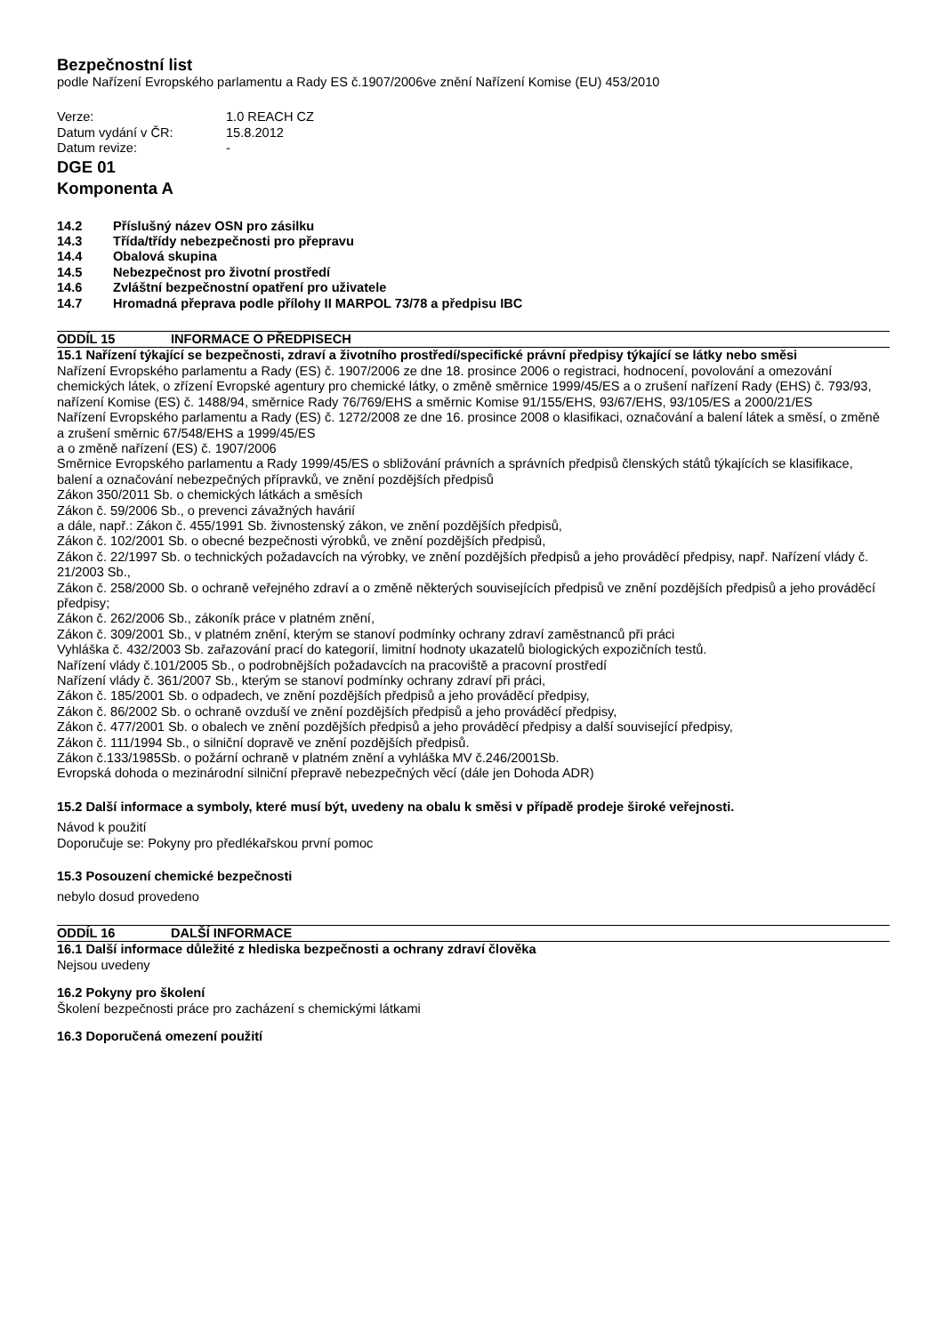Bezpečnostní list
podle Nařízení Evropského parlamentu a Rady ES č.1907/2006ve znění Nařízení Komise (EU) 453/2010
Verze: 1.0 REACH CZ
Datum vydání v ČR: 15.8.2012
Datum revize: -
DGE 01
Komponenta A
14.2 Příslušný název OSN pro zásilku
14.3 Třída/třídy nebezpečnosti pro přepravu
14.4 Obalová skupina
14.5 Nebezpečnost pro životní prostředí
14.6 Zvláštní bezpečnostní opatření pro uživatele
14.7 Hromadná přeprava podle přílohy II MARPOL 73/78 a předpisu IBC
ODDÍL 15 INFORMACE O PŘEDPISECH
15.1 Nařízení týkající se bezpečnosti, zdraví a životního prostředí/specifické právní předpisy týkající se látky nebo směsi
Nařízení Evropského parlamentu a Rady (ES) č. 1907/2006 ze dne 18. prosince 2006 o registraci, hodnocení, povolování a omezování chemických látek, o zřízení Evropské agentury pro chemické látky, o změně směrnice 1999/45/ES a o zrušení nařízení Rady (EHS) č. 793/93, nařízení Komise (ES) č. 1488/94, směrnice Rady 76/769/EHS a směrnic Komise 91/155/EHS, 93/67/EHS, 93/105/ES a 2000/21/ES
Nařízení Evropského parlamentu a Rady (ES) č. 1272/2008 ze dne 16. prosince 2008 o klasifikaci, označování a balení látek a směsí, o změně a zrušení směrnic 67/548/EHS a 1999/45/ES
a o změně nařízení (ES) č. 1907/2006
Směrnice Evropského parlamentu a Rady 1999/45/ES o sbližování právních a správních předpisů členských států týkajících se klasifikace, balení a označování nebezpečných přípravků, ve znění pozdějších předpisů
Zákon 350/2011 Sb. o chemických látkách a směsích
Zákon č. 59/2006 Sb., o prevenci závažných havárií
a dále, např.: Zákon č. 455/1991 Sb. živnostenský zákon, ve znění pozdějších předpisů,
Zákon č. 102/2001 Sb. o obecné bezpečnosti výrobků, ve znění pozdějších předpisů,
Zákon č. 22/1997 Sb. o technických požadavcích na výrobky, ve znění pozdějších předpisů a jeho prováděcí předpisy, např. Nařízení vlády č. 21/2003 Sb.,
Zákon č. 258/2000 Sb. o ochraně veřejného zdraví a o změně některých souvisejících předpisů ve znění pozdějších předpisů a jeho prováděcí předpisy;
Zákon č. 262/2006 Sb., zákoník práce v platném znění,
Zákon č. 309/2001 Sb., v platném znění, kterým se stanoví podmínky ochrany zdraví zaměstnanců při práci
Vyhláška č. 432/2003 Sb. zařazování prací do kategorií, limitní hodnoty ukazatelů biologických expozičních testů.
Nařízení vlády č.101/2005 Sb., o podrobnějších požadavcích na pracoviště a pracovní prostředí
Nařízení vlády č. 361/2007 Sb., kterým se stanoví podmínky ochrany zdraví při práci,
Zákon č. 185/2001 Sb. o odpadech, ve znění pozdějších předpisů a jeho prováděcí předpisy,
Zákon č. 86/2002 Sb. o ochraně ovzduší ve znění pozdějších předpisů a jeho prováděcí předpisy,
Zákon č. 477/2001 Sb. o obalech ve znění pozdějších předpisů a jeho prováděcí předpisy a další související předpisy,
Zákon č. 111/1994 Sb., o silniční dopravě ve znění pozdějších předpisů.
Zákon č.133/1985Sb. o požární ochraně v platném znění a vyhláška MV č.246/2001Sb.
Evropská dohoda o mezinárodní silniční přepravě nebezpečných věcí (dále jen Dohoda ADR)
15.2 Další informace a symboly, které musí být, uvedeny na obalu k směsi v případě prodeje široké veřejnosti.
Návod k použití
Doporučuje se: Pokyny pro předlékařskou první pomoc
15.3 Posouzení chemické bezpečnosti
nebylo dosud provedeno
ODDÍL 16 DALŠÍ INFORMACE
16.1 Další informace důležité z hlediska bezpečnosti a ochrany zdraví člověka
Nejsou uvedeny
16.2 Pokyny pro školení
Školení bezpečnosti práce pro zacházení s chemickými látkami
16.3 Doporučená omezení použití